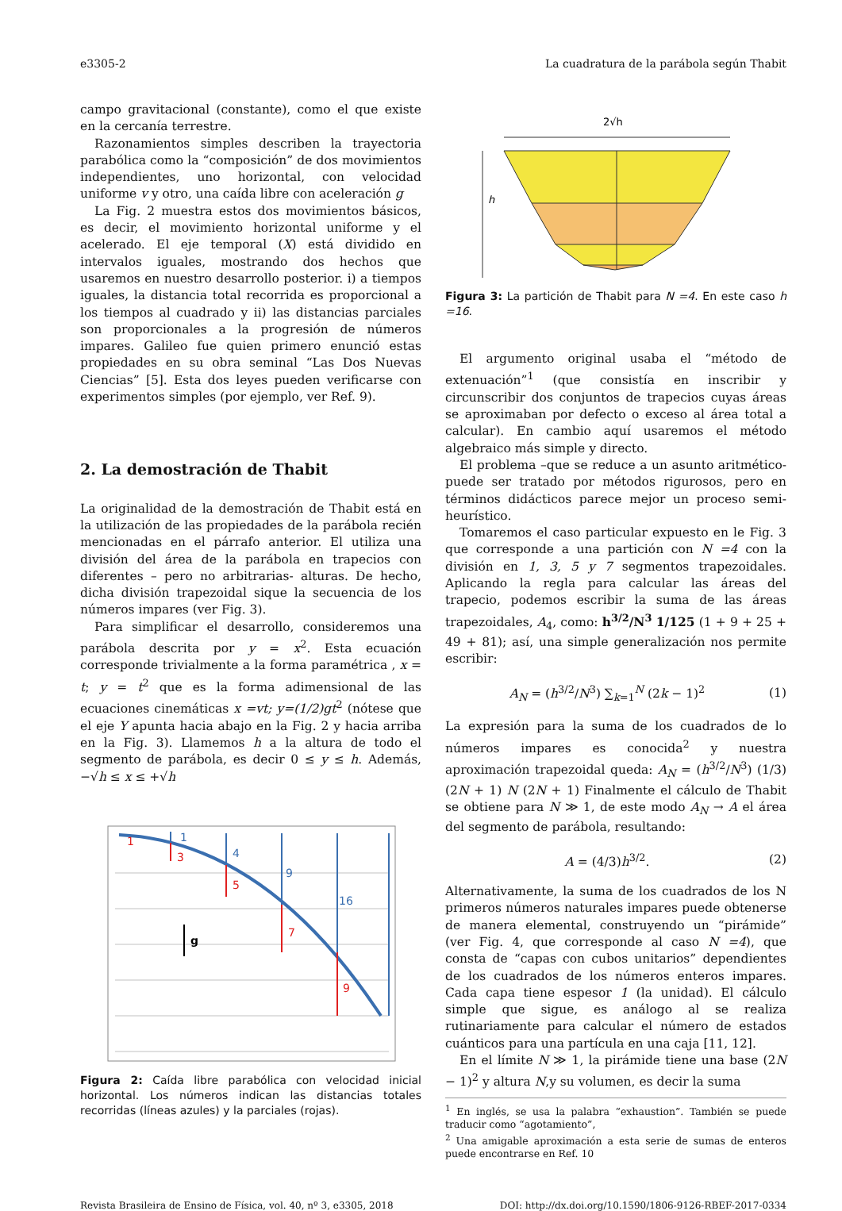e3305-2 La cuadratura de la parábola según Thabit
campo gravitacional (constante), como el que existe en la cercanía terrestre.
Razonamientos simples describen la trayectoria parabólica como la “composición” de dos movimientos independientes, uno horizontal, con velocidad uniforme v y otro, una caída libre con aceleración g
La Fig. 2 muestra estos dos movimientos básicos, es decir, el movimiento horizontal uniforme y el acelerado. El eje temporal (X) está dividido en intervalos iguales, mostrando dos hechos que usaremos en nuestro desarrollo posterior. i) a tiempos iguales, la distancia total recorrida es proporcional a los tiempos al cuadrado y ii) las distancias parciales son proporcionales a la progresión de números impares. Galileo fue quien primero enunció estas propiedades en su obra seminal “Las Dos Nuevas Ciencias” [5]. Esta dos leyes pueden verificarse con experimentos simples (por ejemplo, ver Ref. 9).
2. La demostración de Thabit
La originalidad de la demostración de Thabit está en la utilización de las propiedades de la parábola recién mencionadas en el párrafo anterior. El utiliza una división del área de la parábola en trapecios con diferentes – pero no arbitrarias- alturas. De hecho, dicha división trapezoidal sique la secuencia de los números impares (ver Fig. 3).
Para simplificar el desarrollo, consideremos una parábola descrita por y = x<sup>2</sup>. Esta ecuación corresponde trivialmente a la forma paramétrica , x = t; y = t<sup>2</sup> que es la forma adimensional de las ecuaciones cinemáticas x =vt; y=(1/2)gt<sup>2</sup> (nótese que el eje Y apunta hacia abajo en la Fig. 2 y hacia arriba en la Fig. 3). Llamemos h a la altura de todo el segmento de parábola, es decir 0 ≤ y ≤ h. Además, −√h ≤ x ≤ +√h
1
3
5
7
9
1
4
9
16
g
Figura 2: Caída libre parabólica con velocidad inicial horizontal. Los números indican las distancias totales recorridas (líneas azules) y la parciales (rojas).
2√h
h
Figura 3: La partición de Thabit para N =4. En este caso h =16.
El argumento original usaba el “método de extenuación”<sup>1</sup> (que consistía en inscribir y circunscribir dos conjuntos de trapecios cuyas áreas se aproximaban por defecto o exceso al área total a calcular). En cambio aquí usaremos el método algebraico más simple y directo.
El problema –que se reduce a un asunto aritmético- puede ser tratado por métodos rigurosos, pero en términos didácticos parece mejor un proceso semi-heurístico.
Tomaremos el caso particular expuesto en le Fig. 3 que corresponde a una partición con N =4 con la división en 1, 3, 5 y 7 segmentos trapezoidales. Aplicando la regla para calcular las áreas del trapecio, podemos escribir la suma de las áreas trapezoidales, A<sub>4</sub>, como: h<sup>3/2</sup>/N<sup>3</sup> 1/125 (1 + 9 + 25 + 49 + 81); así, una simple generalización nos permite escribir:
A<sub>N</sub> = (h<sup>3/2</sup>/N<sup>3</sup>) ∑<sub>k=1</sub><sup>N</sup> (2k − 1)<sup>2</sup> (1)
La expresión para la suma de los cuadrados de lo números impares es conocida<sup>2</sup> y nuestra aproximación trapezoidal queda: A<sub>N</sub> = (h<sup>3/2</sup>/N<sup>3</sup>) (1/3) (2N + 1) N (2N + 1) Finalmente el cálculo de Thabit se obtiene para N ≫ 1, de este modo A<sub>N</sub> → A el área del segmento de parábola, resultando:
A = (4/3)h<sup>3/2</sup>. (2)
Alternativamente, la suma de los cuadrados de los N primeros números naturales impares puede obtenerse de manera elemental, construyendo un “pirámide” (ver Fig. 4, que corresponde al caso N =4), que consta de “capas con cubos unitarios” dependientes de los cuadrados de los números enteros impares. Cada capa tiene espesor 1 (la unidad). El cálculo simple que sigue, es análogo al se realiza rutinariamente para calcular el número de estados cuánticos para una partícula en una caja [11, 12].
En el límite N ≫ 1, la pirámide tiene una base (2N − 1)<sup>2</sup> y altura N,y su volumen, es decir la suma
<sup>1</sup> En inglés, se usa la palabra “exhaustion”. También se puede traducir como “agotamiento”,
<sup>2</sup> Una amigable aproximación a esta serie de sumas de enteros puede encontrarse en Ref. 10
Revista Brasileira de Ensino de Física, vol. 40, nº 3, e3305, 2018 DOI: http://dx.doi.org/10.1590/1806-9126-RBEF-2017-0334